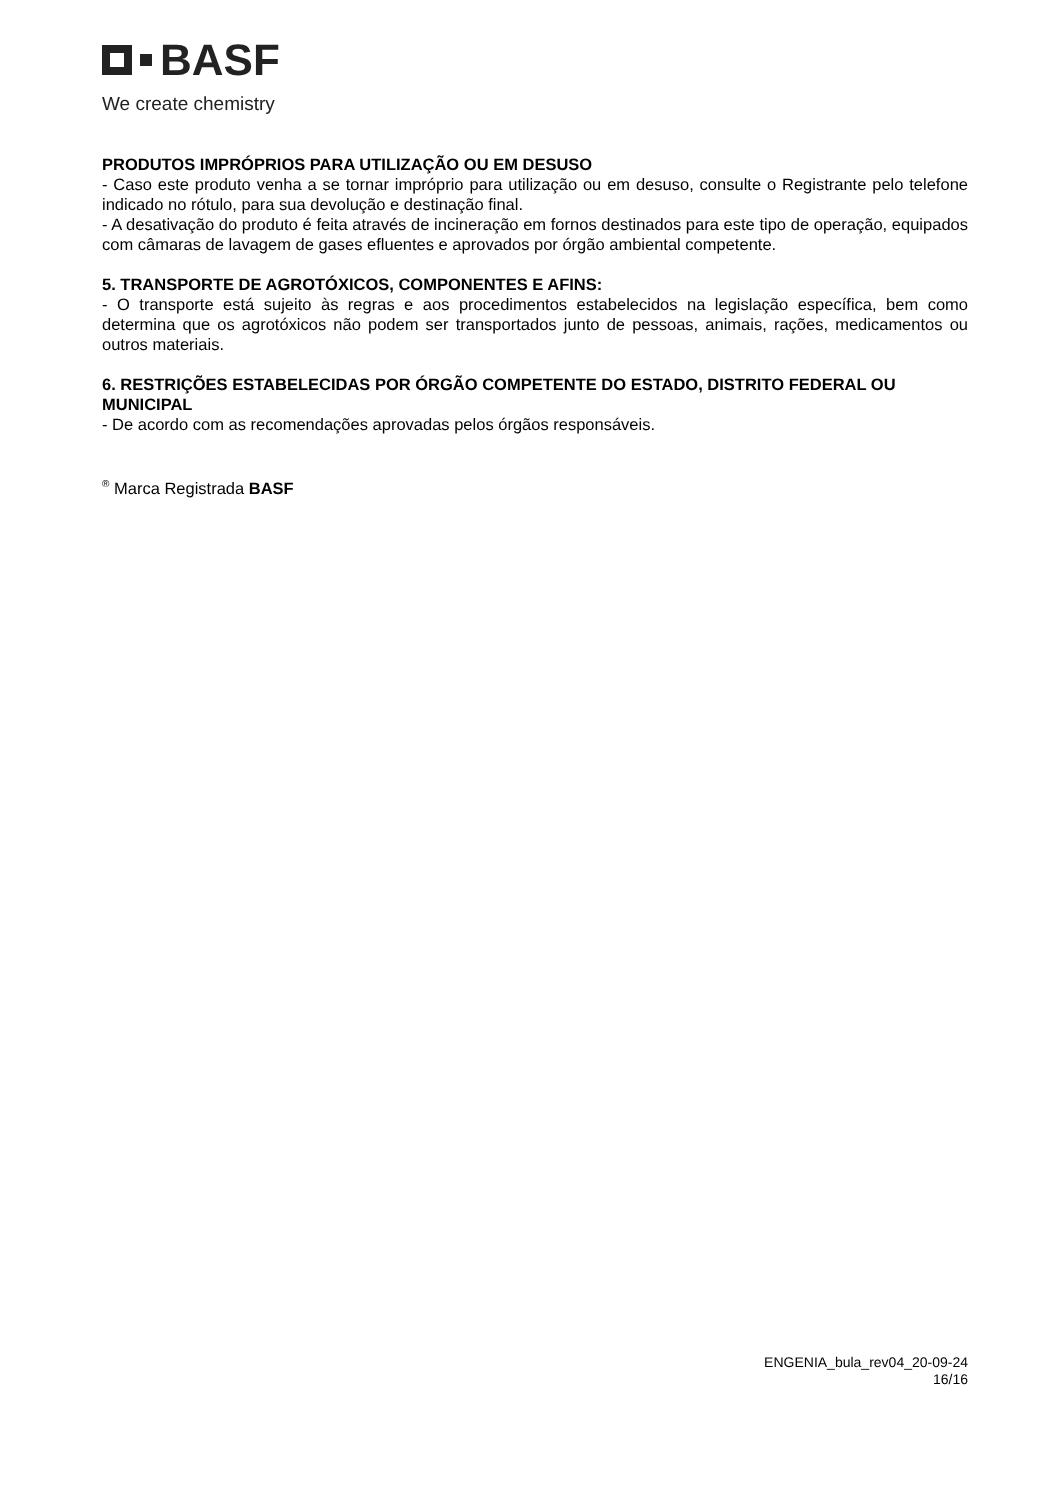BASF
We create chemistry
PRODUTOS IMPRÓPRIOS PARA UTILIZAÇÃO OU EM DESUSO
- Caso este produto venha a se tornar impróprio para utilização ou em desuso, consulte o Registrante pelo telefone indicado no rótulo, para sua devolução e destinação final.
- A desativação do produto é feita através de incineração em fornos destinados para este tipo de operação, equipados com câmaras de lavagem de gases efluentes e aprovados por órgão ambiental competente.
5. TRANSPORTE DE AGROTÓXICOS, COMPONENTES E AFINS:
- O transporte está sujeito às regras e aos procedimentos estabelecidos na legislação específica, bem como determina que os agrotóxicos não podem ser transportados junto de pessoas, animais, rações, medicamentos ou outros materiais.
6. RESTRIÇÕES ESTABELECIDAS POR ÓRGÃO COMPETENTE DO ESTADO, DISTRITO FEDERAL OU MUNICIPAL
- De acordo com as recomendações aprovadas pelos órgãos responsáveis.
<sup>®</sup> Marca Registrada BASF
ENGENIA_bula_rev04_20-09-24
16/16